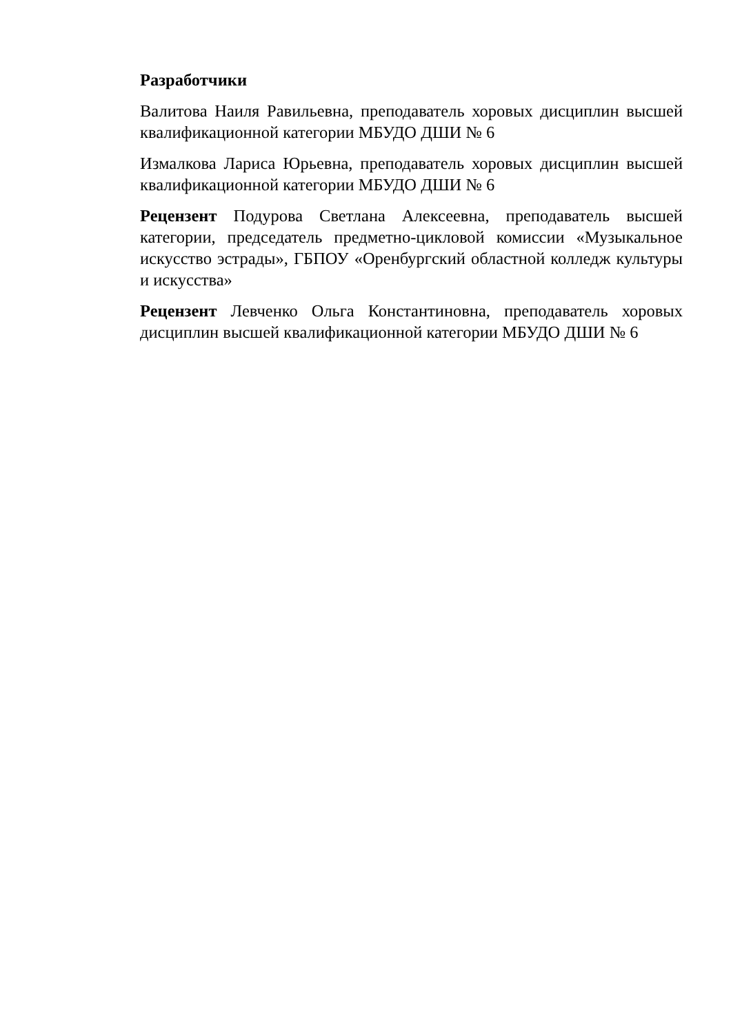Разработчики
Валитова Наиля Равильевна, преподаватель хоровых дисциплин высшей квалификационной категории МБУДО ДШИ № 6
Измалкова Лариса Юрьевна, преподаватель хоровых дисциплин высшей квалификационной категории МБУДО ДШИ № 6
Рецензент Подурова Светлана Алексеевна, преподаватель высшей категории, председатель предметно-цикловой комиссии «Музыкальное искусство эстрады», ГБПОУ «Оренбургский областной колледж культуры и искусства»
Рецензент Левченко Ольга Константиновна, преподаватель хоровых дисциплин высшей квалификационной категории МБУДО ДШИ № 6